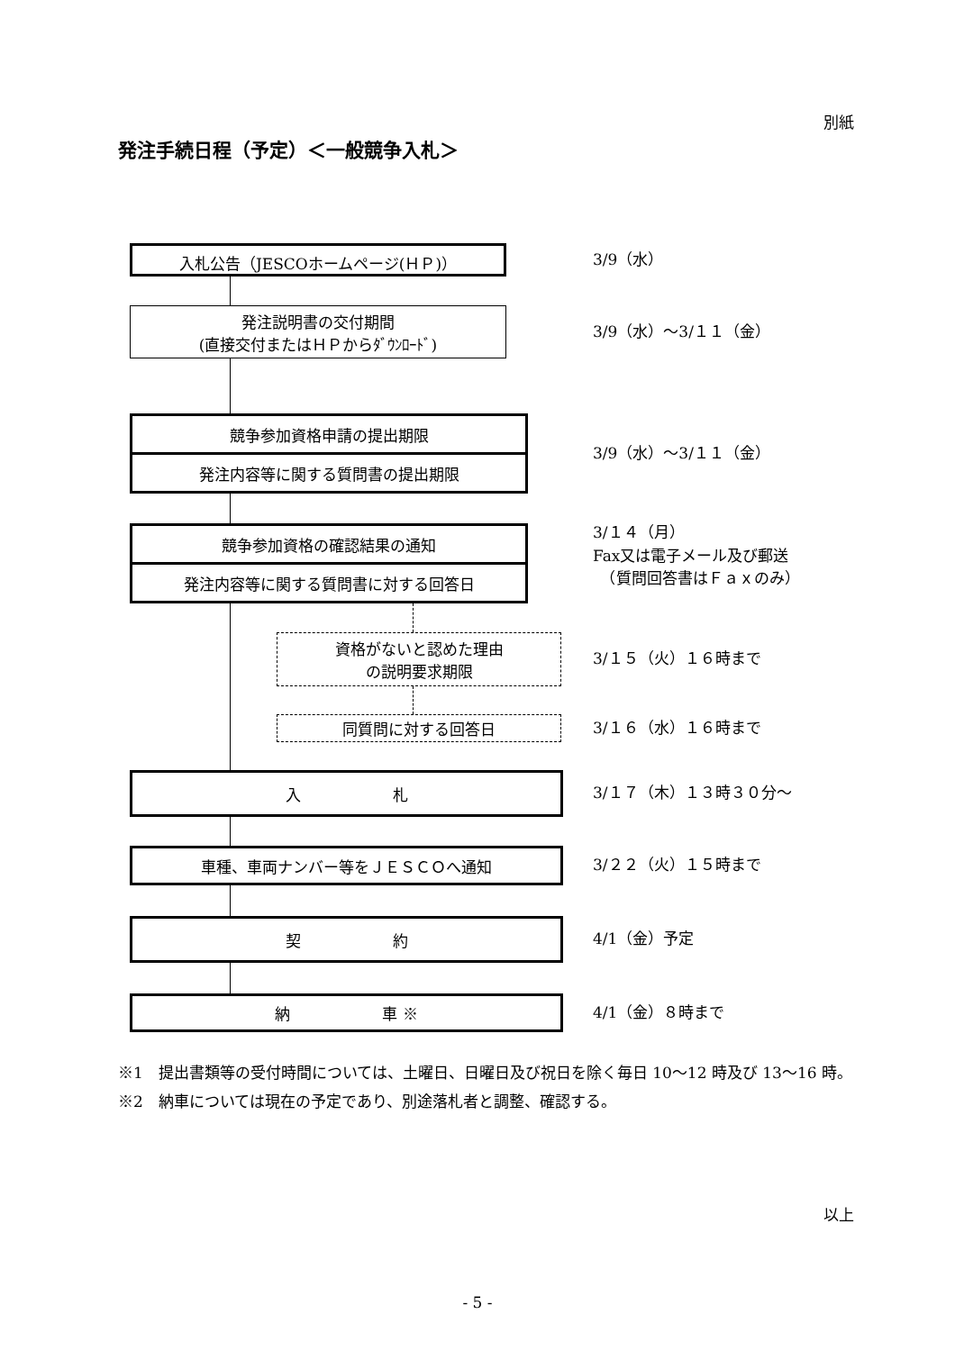別紙
発注手続日程（予定）＜一般競争入札＞
入札公告（JESCOホームページ(ＨＰ)）
3/9（水）
発注説明書の交付期間
(直接交付またはＨＰからﾀﾞｳﾝﾛｰﾄﾞ)
3/9（水）～3/１１（金）
競争参加資格申請の提出期限
発注内容等に関する質問書の提出期限
3/9（水）～3/１１（金）
競争参加資格の確認結果の通知
発注内容等に関する質問書に対する回答日
3/１４（月）
Fax又は電子メール及び郵送
　（質問回答書はＦａｘのみ）
資格がないと認めた理由
の説明要求期限
3/１５（火）１６時まで
同質問に対する回答日
3/１６（水）１６時まで
入　　　　　　札
3/１７（木）１３時３０分～
車種、車両ナンバー等をＪＥＳＣＯへ通知
3/２２（火）１５時まで
契　　　　　　約
4/1（金）予定
納　　　　　　車 ※
4/1（金）８時まで
※1　提出書類等の受付時間については、土曜日、日曜日及び祝日を除く毎日 10～12 時及び 13～16 時。
※2　納車については現在の予定であり、別途落札者と調整、確認する。
以上
- 5 -